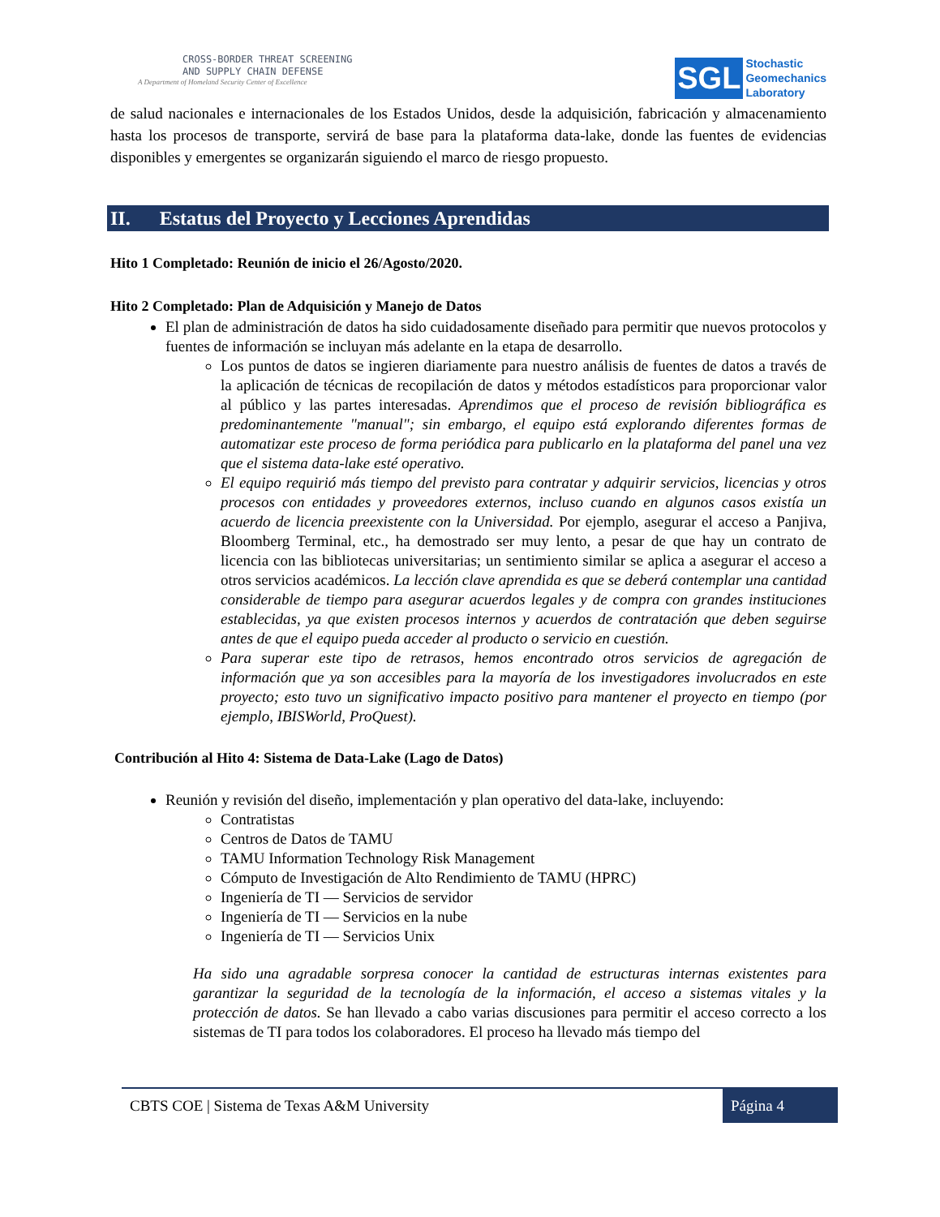CROSS-BORDER THREAT SCREENING
AND SUPPLY CHAIN DEFENSE
A Department of Homeland Security Center of Excellence
SGL
Stochastic
Geomechanics
Laboratory
de salud nacionales e internacionales de los Estados Unidos, desde la adquisición, fabricación y almacenamiento hasta los procesos de transporte, servirá de base para la plataforma data-lake, donde las fuentes de evidencias disponibles y emergentes se organizarán siguiendo el marco de riesgo propuesto.
II. Estatus del Proyecto y Lecciones Aprendidas
Hito 1 Completado: Reunión de inicio el 26/Agosto/2020.
Hito 2 Completado: Plan de Adquisición y Manejo de Datos
El plan de administración de datos ha sido cuidadosamente diseñado para permitir que nuevos protocolos y fuentes de información se incluyan más adelante en la etapa de desarrollo.
Los puntos de datos se ingieren diariamente para nuestro análisis de fuentes de datos a través de la aplicación de técnicas de recopilación de datos y métodos estadísticos para proporcionar valor al público y las partes interesadas. Aprendimos que el proceso de revisión bibliográfica es predominantemente "manual"; sin embargo, el equipo está explorando diferentes formas de automatizar este proceso de forma periódica para publicarlo en la plataforma del panel una vez que el sistema data-lake esté operativo.
El equipo requirió más tiempo del previsto para contratar y adquirir servicios, licencias y otros procesos con entidades y proveedores externos, incluso cuando en algunos casos existía un acuerdo de licencia preexistente con la Universidad. Por ejemplo, asegurar el acceso a Panjiva, Bloomberg Terminal, etc., ha demostrado ser muy lento, a pesar de que hay un contrato de licencia con las bibliotecas universitarias; un sentimiento similar se aplica a asegurar el acceso a otros servicios académicos. La lección clave aprendida es que se deberá contemplar una cantidad considerable de tiempo para asegurar acuerdos legales y de compra con grandes instituciones establecidas, ya que existen procesos internos y acuerdos de contratación que deben seguirse antes de que el equipo pueda acceder al producto o servicio en cuestión.
Para superar este tipo de retrasos, hemos encontrado otros servicios de agregación de información que ya son accesibles para la mayoría de los investigadores involucrados en este proyecto; esto tuvo un significativo impacto positivo para mantener el proyecto en tiempo (por ejemplo, IBISWorld, ProQuest).
Contribución al Hito 4: Sistema de Data-Lake (Lago de Datos)
Reunión y revisión del diseño, implementación y plan operativo del data-lake, incluyendo:
Contratistas
Centros de Datos de TAMU
TAMU Information Technology Risk Management
Cómputo de Investigación de Alto Rendimiento de TAMU (HPRC)
Ingeniería de TI — Servicios de servidor
Ingeniería de TI — Servicios en la nube
Ingeniería de TI — Servicios Unix
Ha sido una agradable sorpresa conocer la cantidad de estructuras internas existentes para garantizar la seguridad de la tecnología de la información, el acceso a sistemas vitales y la protección de datos. Se han llevado a cabo varias discusiones para permitir el acceso correcto a los sistemas de TI para todos los colaboradores. El proceso ha llevado más tiempo del
CBTS COE | Sistema de Texas A&M University Página 4